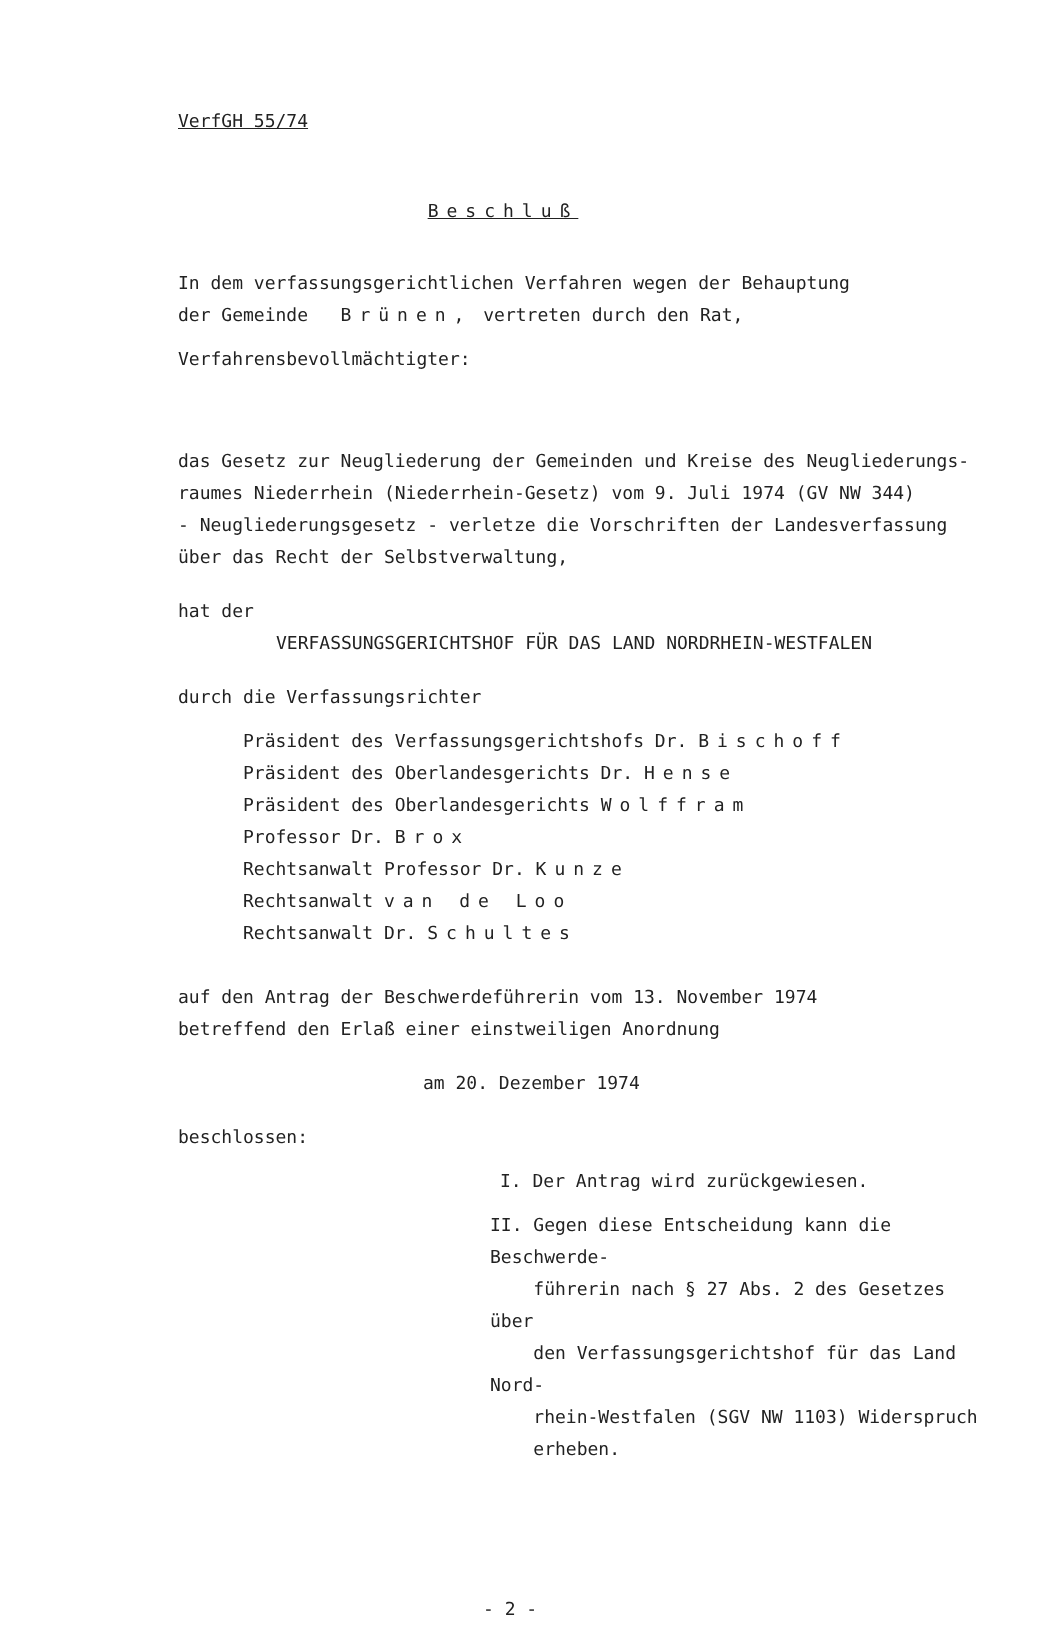VerfGH 55/74
Beschluß
In dem verfassungsgerichtlichen Verfahren wegen der Behauptung
der Gemeinde Brünen, vertreten durch den Rat,
Verfahrensbevollmächtigter:
das Gesetz zur Neugliederung der Gemeinden und Kreise des Neugliederungs-
raumes Niederrhein (Niederrhein-Gesetz) vom 9. Juli 1974 (GV NW 344)
- Neugliederungsgesetz - verletze die Vorschriften der Landesverfassung
über das Recht der Selbstverwaltung,
hat der
VERFASSUNGSGERICHTSHOF FÜR DAS LAND NORDRHEIN-WESTFALEN
durch die Verfassungsrichter
Präsident des Verfassungsgerichtshofs Dr. Bischoff
Präsident des Oberlandesgerichts Dr. Hense
Präsident des Oberlandesgerichts Wolffram
Professor Dr. Brox
Rechtsanwalt Professor Dr. Kunze
Rechtsanwalt van de Loo
Rechtsanwalt Dr. Schultes
auf den Antrag der Beschwerdeführerin vom 13. November 1974
betreffend den Erlaß einer einstweiligen Anordnung
am 20. Dezember 1974
beschlossen:
I. Der Antrag wird zurückgewiesen.
II. Gegen diese Entscheidung kann die Beschwerde-
führerin nach § 27 Abs. 2 des Gesetzes über
den Verfassungsgerichtshof für das Land Nord-
rhein-Westfalen (SGV NW 1103) Widerspruch
erheben.
- 2 -